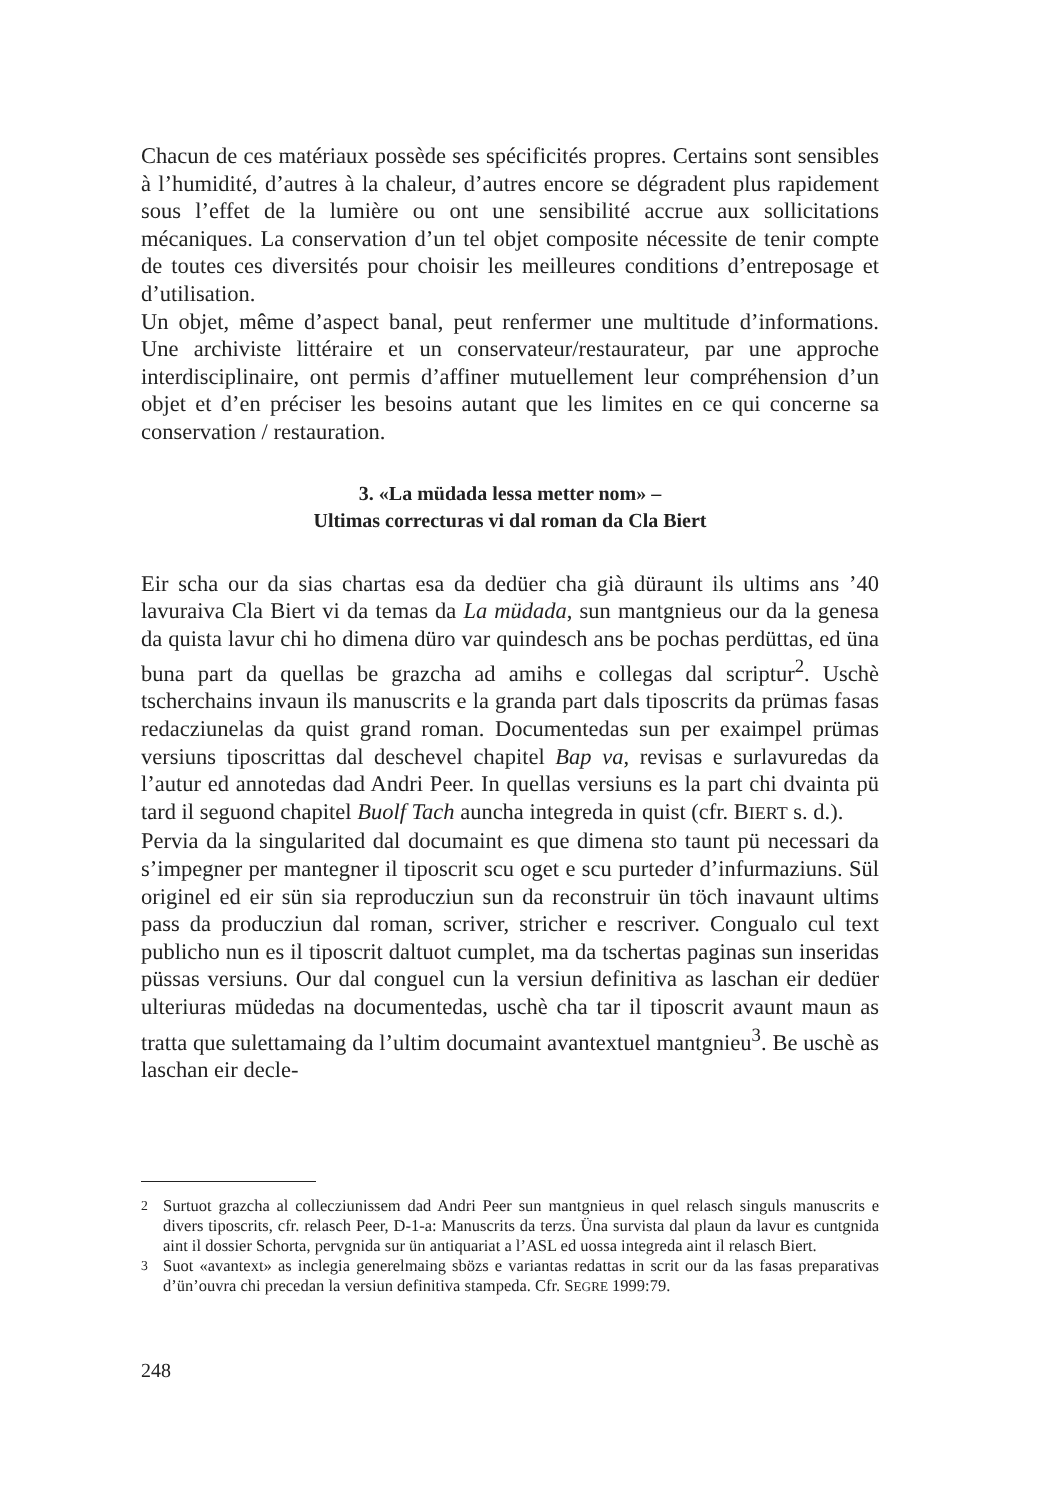Chacun de ces matériaux possède ses spécificités propres. Certains sont sensibles à l’humidité, d’autres à la chaleur, d’autres encore se dégradent plus rapidement sous l’effet de la lumière ou ont une sensibilité accrue aux sollicitations mécaniques. La conservation d’un tel objet composite nécessite de tenir compte de toutes ces diversités pour choisir les meilleures conditions d’entreposage et d’utilisation.
Un objet, même d’aspect banal, peut renfermer une multitude d’informations. Une archiviste littéraire et un conservateur/restaurateur, par une approche interdisciplinaire, ont permis d’affiner mutuellement leur compréhension d’un objet et d’en préciser les besoins autant que les limites en ce qui concerne sa conservation / restauration.
3. «La müdada lessa metter nom» –
Ultimas correcturas vi dal roman da Cla Biert
Eir scha our da sias chartas esa da dedüer cha già düraunt ils ultims ans ’40 lavuraiva Cla Biert vi da temas da La müdada, sun mantgnieus our da la genesa da quista lavur chi ho dimena düro var quindesch ans be pochas perdüttas, ed üna buna part da quellas be grazcha ad amihs e collegas dal scriptur<sup>2</sup>. Uschè tscherchains invaun ils manuscrits e la granda part dals tiposcrits da prümas fasas redacziunelas da quist grand roman. Documentedas sun per exaimpel prümas versiuns tiposcrittas dal deschevel chapitel Bap va, revisas e surlavuredas da l’autur ed annotedas dad Andri Peer. In quellas versiuns es la part chi dvainta pü tard il seguond chapitel Buolf Tach auncha integreda in quist (cfr. BIERT s. d.).
Pervia da la singularited dal documaint es que dimena sto taunt pü necessari da s’impegner per mantegner il tiposcrit scu oget e scu purteder d’infurmaziuns. Sül originel ed eir sün sia reproducziun sun da reconstruir ün töch inavaunt ultims pass da producziun dal roman, scriver, stricher e rescriver. Congualo cul text publicho nun es il tiposcrit daltuot cumplet, ma da tschertas paginas sun inseridas püssas versiuns. Our dal conguel cun la versiun definitiva as laschan eir dedüer ulteriuras müdedas na documentedas, uschè cha tar il tiposcrit avaunt maun as tratta que sulettamaing da l’ultim documaint avantextuel mantgnieu<sup>3</sup>. Be uschè as laschan eir decle-
<sup>2</sup> Surtuot grazcha al collecziunissem dad Andri Peer sun mantgnieus in quel relasch singuls manuscrits e divers tiposcrits, cfr. relasch Peer, D-1-a: Manuscrits da terzs. Üna survista dal plaun da lavur es cuntgnida aint il dossier Schorta, pervgnida sur ün antiquariat a l’ASL ed uossa integreda aint il relasch Biert.
<sup>3</sup> Suot «avantext» as inclegia generelmaing sbözs e variantas redattas in scrit our da las fasas preparativas d’ün’ouvra chi precedan la versiun definitiva stampeda. Cfr. SEGRE 1999:79.
248